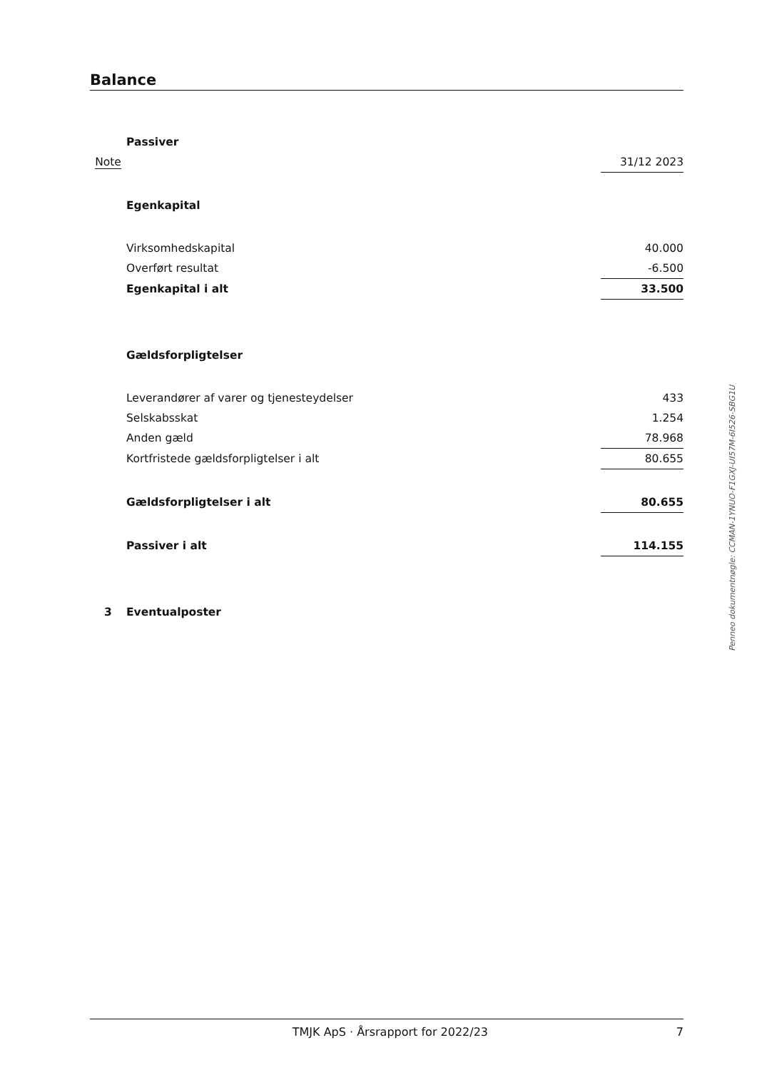Balance
| | Passiver | |
| Note | | 31/12 2023 |
| | Egenkapital | |
| | Virksomhedskapital | 40.000 |
| | Overført resultat | -6.500 |
| | Egenkapital i alt | 33.500 |
| | Gældsforpligtelser | |
| | Leverandører af varer og tjenesteydelser | 433 |
| | Selskabsskat | 1.254 |
| | Anden gæld | 78.968 |
| | Kortfristede gældsforpligtelser i alt | 80.655 |
| | Gældsforpligtelser i alt | 80.655 |
| | Passiver i alt | 114.155 |
| 3 | Eventualposter | |
Penneo dokumentnøgle: CCMAN-1YNUO-F1GXJ-UI57M-6I526-SBG1U
TMJK ApS · Årsrapport for 2022/23 7